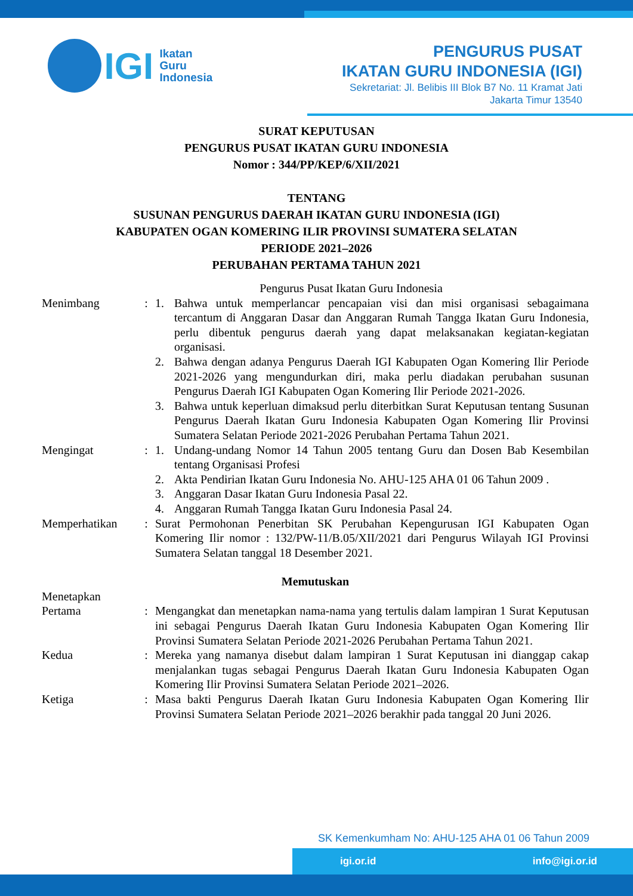IGI Ikatan
Guru
Indonesia
PENGURUS PUSAT
IKATAN GURU INDONESIA (IGI)
Sekretariat: Jl. Belibis III Blok B7 No. 11 Kramat Jati
Jakarta Timur 13540
SURAT KEPUTUSAN
PENGURUS PUSAT IKATAN GURU INDONESIA
Nomor : 344/PP/KEP/6/XII/2021
TENTANG
SUSUNAN PENGURUS DAERAH IKATAN GURU INDONESIA (IGI)
KABUPATEN OGAN KOMERING ILIR PROVINSI SUMATERA SELATAN
PERIODE 2021–2026
PERUBAHAN PERTAMA TAHUN 2021
Pengurus Pusat Ikatan Guru Indonesia
Menimbang : 1. Bahwa untuk memperlancar pencapaian visi dan misi organisasi sebagaimana tercantum di Anggaran Dasar dan Anggaran Rumah Tangga Ikatan Guru Indonesia, perlu dibentuk pengurus daerah yang dapat melaksanakan kegiatan-kegiatan organisasi.
2. Bahwa dengan adanya Pengurus Daerah IGI Kabupaten Ogan Komering Ilir Periode 2021-2026 yang mengundurkan diri, maka perlu diadakan perubahan susunan Pengurus Daerah IGI Kabupaten Ogan Komering Ilir Periode 2021-2026.
3. Bahwa untuk keperluan dimaksud perlu diterbitkan Surat Keputusan tentang Susunan Pengurus Daerah Ikatan Guru Indonesia Kabupaten Ogan Komering Ilir Provinsi Sumatera Selatan Periode 2021-2026 Perubahan Pertama Tahun 2021.
Mengingat : 1. Undang-undang Nomor 14 Tahun 2005 tentang Guru dan Dosen Bab Kesembilan tentang Organisasi Profesi
2. Akta Pendirian Ikatan Guru Indonesia No. AHU-125 AHA 01 06 Tahun 2009 .
3. Anggaran Dasar Ikatan Guru Indonesia Pasal 22.
4. Anggaran Rumah Tangga Ikatan Guru Indonesia Pasal 24.
Memperhatikan : Surat Permohonan Penerbitan SK Perubahan Kepengurusan IGI Kabupaten Ogan Komering Ilir nomor : 132/PW-11/B.05/XII/2021 dari Pengurus Wilayah IGI Provinsi Sumatera Selatan tanggal 18 Desember 2021.
Memutuskan
Menetapkan
Pertama : Mengangkat dan menetapkan nama-nama yang tertulis dalam lampiran 1 Surat Keputusan ini sebagai Pengurus Daerah Ikatan Guru Indonesia Kabupaten Ogan Komering Ilir Provinsi Sumatera Selatan Periode 2021-2026 Perubahan Pertama Tahun 2021.
Kedua : Mereka yang namanya disebut dalam lampiran 1 Surat Keputusan ini dianggap cakap menjalankan tugas sebagai Pengurus Daerah Ikatan Guru Indonesia Kabupaten Ogan Komering Ilir Provinsi Sumatera Selatan Periode 2021–2026.
Ketiga : Masa bakti Pengurus Daerah Ikatan Guru Indonesia Kabupaten Ogan Komering Ilir Provinsi Sumatera Selatan Periode 2021–2026 berakhir pada tanggal 20 Juni 2026.
SK Kemenkumham No: AHU-125 AHA 01 06 Tahun 2009
igi.or.id info@igi.or.id